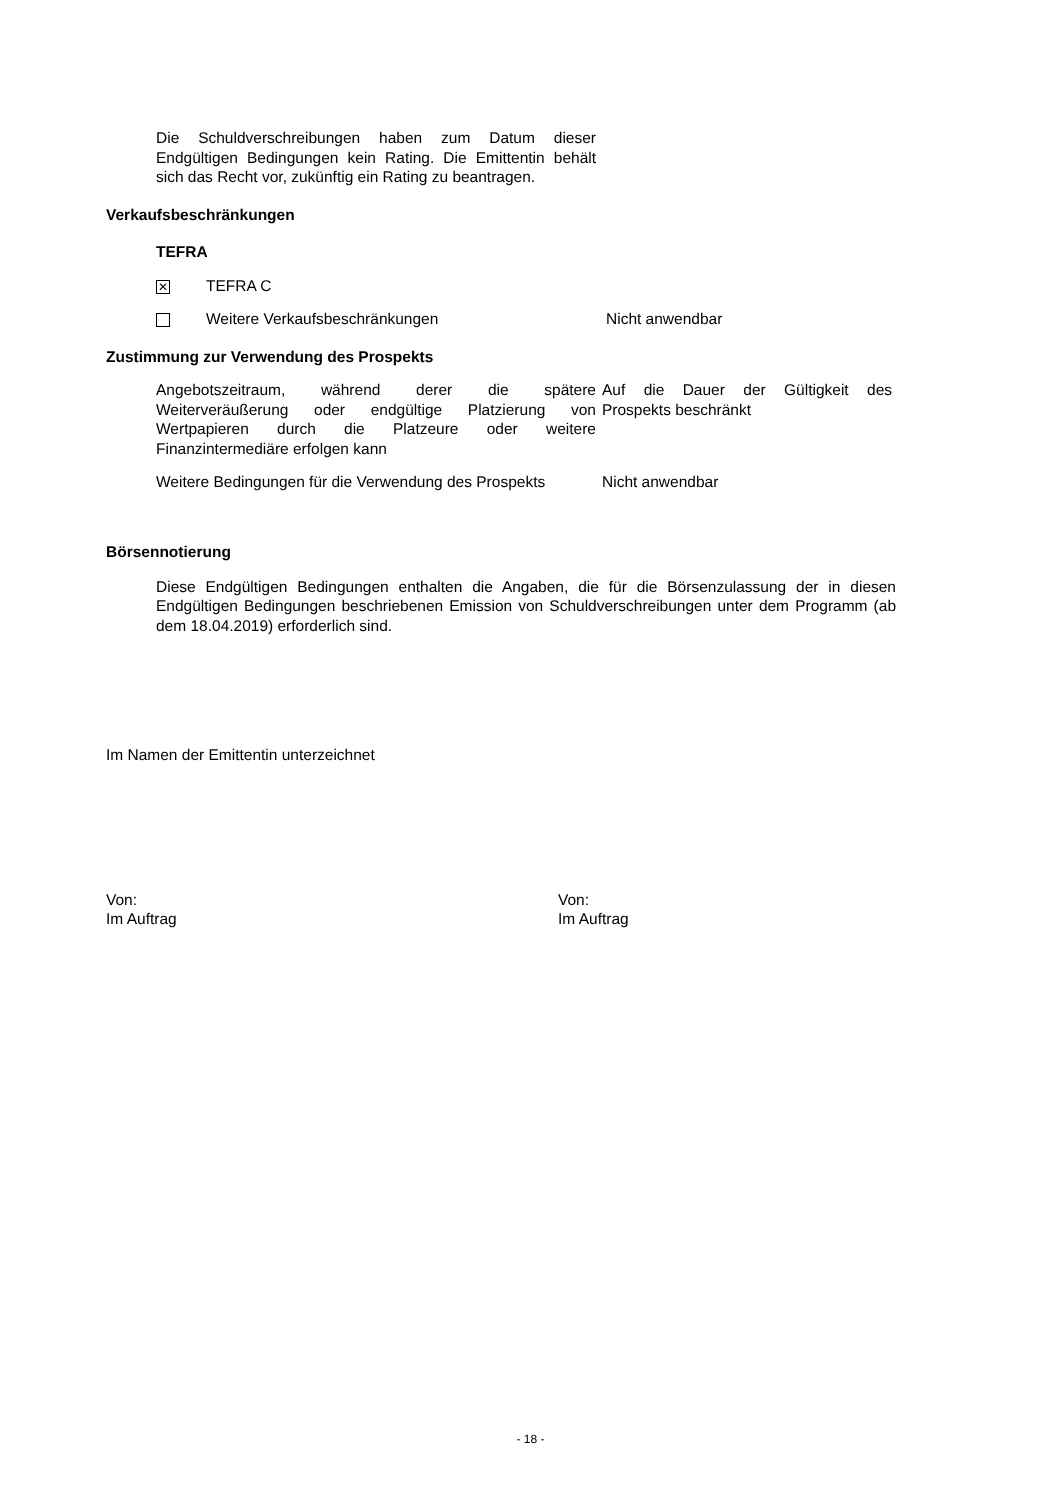Die Schuldverschreibungen haben zum Datum dieser Endgültigen Bedingungen kein Rating. Die Emittentin behält sich das Recht vor, zukünftig ein Rating zu beantragen.
Verkaufsbeschränkungen
TEFRA
✕
TEFRA C
Weitere Verkaufsbeschränkungen Nicht anwendbar
Zustimmung zur Verwendung des Prospekts
Angebotszeitraum, während derer die spätere Weiterveräußerung oder endgültige Platzierung von Wertpapieren durch die Platzeure oder weitere Finanzintermediäre erfolgen kann
Auf die Dauer der Gültigkeit des Prospekts beschränkt
Weitere Bedingungen für die Verwendung des Prospekts
Nicht anwendbar
Börsennotierung
Diese Endgültigen Bedingungen enthalten die Angaben, die für die Börsenzulassung der in diesen Endgültigen Bedingungen beschriebenen Emission von Schuldverschreibungen unter dem Programm (ab dem 18.04.2019) erforderlich sind.
Im Namen der Emittentin unterzeichnet
Von:
Im Auftrag
Von:
Im Auftrag
- 18 -